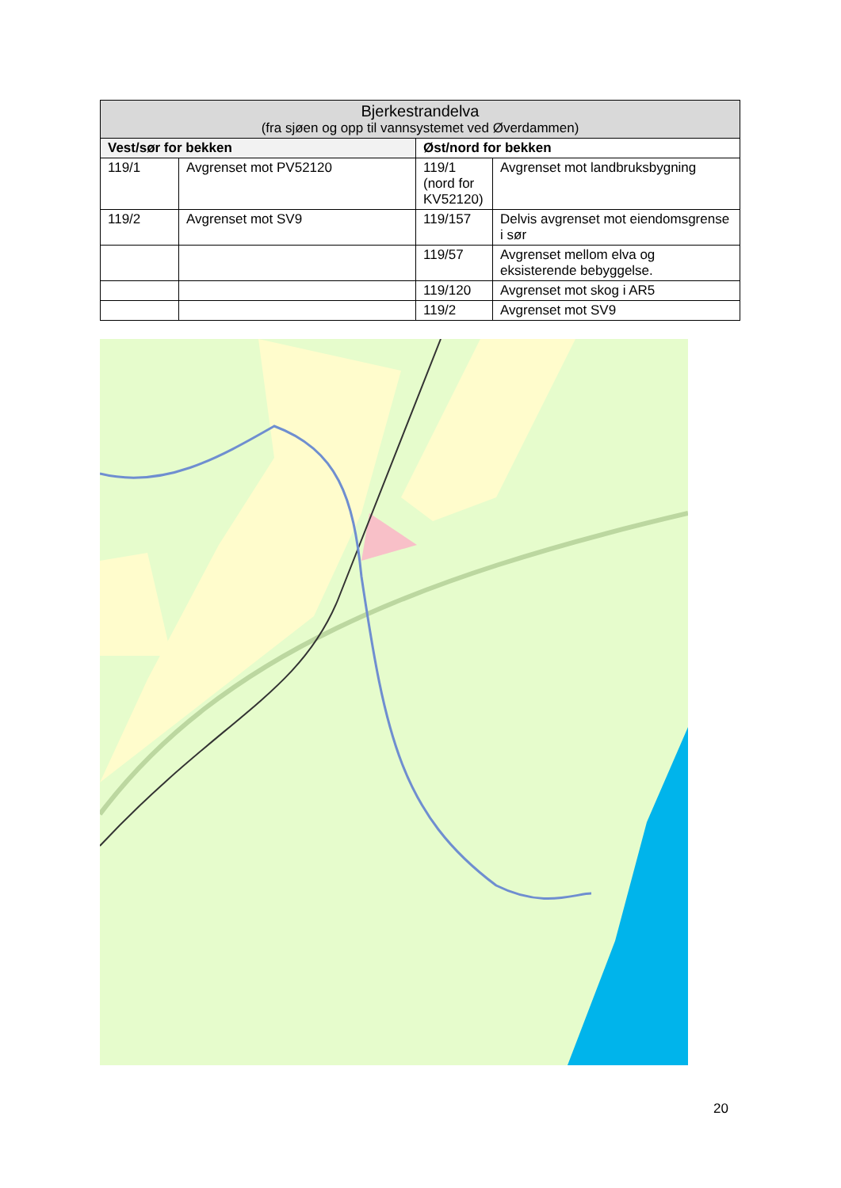| Bjerkestrandelva (fra sjøen og opp til vannsystemet ved Øverdammen) | | | |
| --- | --- | --- | --- |
| Vest/sør for bekken | | Øst/nord for bekken | |
| 119/1 | Avgrenset mot PV52120 | 119/1 (nord for KV52120) | Avgrenset mot landbruksbygning |
| 119/2 | Avgrenset mot SV9 | 119/157 | Delvis avgrenset mot eiendomsgrense i sør |
| | | 119/57 | Avgrenset mellom elva og eksisterende bebyggelse. |
| | | 119/120 | Avgrenset mot skog i AR5 |
| | | 119/2 | Avgrenset mot SV9 |
20